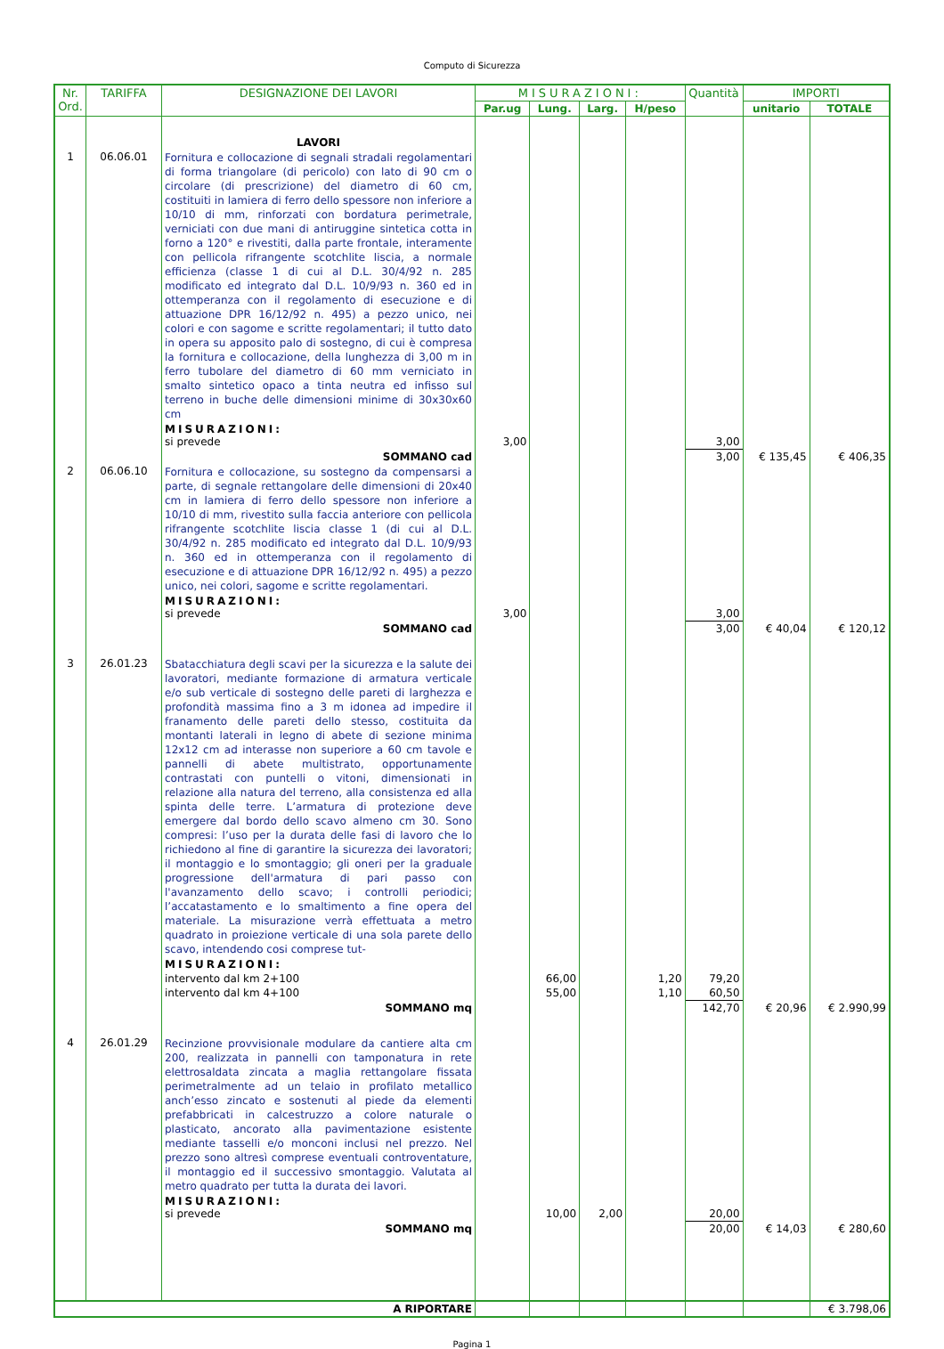Computo di Sicurezza
| Nr. Ord. | TARIFFA | DESIGNAZIONE DEI LAVORI | MISURAZIONI: | | | | Quantità | IMPORTI | |
| --- | --- | --- | --- | --- | --- | --- | --- | --- | --- |
| | | | Par.ug | Lung. | Larg. | H/peso | | unitario | TOTALE |
| | | LAVORI | | | | | | | |
| 1 | 06.06.01 | Fornitura e collocazione di segnali stradali regolamentari di forma triangolare (di pericolo) con lato di 90 cm o circolare (di prescrizione) del diametro di 60 cm, costituiti in lamiera di ferro dello spessore non inferiore a 10/10 di mm, rinforzati con bordatura perimetrale, verniciati con due mani di antiruggine sintetica cotta in forno a 120° e rivestiti, dalla parte frontale, interamente con pellicola rifrangente scotchlite liscia, a normale efficienza (classe 1 di cui al D.L. 30/4/92 n. 285 modificato ed integrato dal D.L. 10/9/93 n. 360 ed in ottemperanza con il regolamento di esecuzione e di attuazione DPR 16/12/92 n. 495) a pezzo unico, nei colori e con sagome e scritte regolamentari; il tutto dato in opera su apposito palo di sostegno, di cui è compresa la fornitura e collocazione, della lunghezza di 3,00 m in ferro tubolare del diametro di 60 mm verniciato in smalto sintetico opaco a tinta neutra ed infisso sul terreno in buche delle dimensioni minime di 30x30x60 cm | | | | | | | |
| | | MISURAZIONI: si prevede | 3,00 | | | | 3,00 | | |
| | | SOMMANO cad | | | | | 3,00 | € 135,45 | € 406,35 |
| 2 | 06.06.10 | Fornitura e collocazione, su sostegno da compensarsi a parte, di segnale rettangolare delle dimensioni di 20x40 cm in lamiera di ferro dello spessore non inferiore a 10/10 di mm, rivestito sulla faccia anteriore con pellicola rifrangente scotchlite liscia classe 1 (di cui al D.L. 30/4/92 n. 285 modificato ed integrato dal D.L. 10/9/93 n. 360 ed in ottemperanza con il regolamento di esecuzione e di attuazione DPR 16/12/92 n. 495) a pezzo unico, nei colori, sagome e scritte regolamentari. | | | | | | | |
| | | MISURAZIONI: si prevede | 3,00 | | | | 3,00 | | |
| | | SOMMANO cad | | | | | 3,00 | € 40,04 | € 120,12 |
| 3 | 26.01.23 | Sbatacchiatura degli scavi per la sicurezza e la salute dei lavoratori, mediante formazione di armatura verticale e/o sub verticale di sostegno delle pareti di larghezza e profondità massima fino a 3 m idonea ad impedire il franamento delle pareti dello stesso, costituita da montanti laterali in legno di abete di sezione minima 12x12 cm ad interasse non superiore a 60 cm tavole e pannelli di abete multistrato, opportunamente contrastati con puntelli o vitoni, dimensionati in relazione alla natura del terreno, alla consistenza ed alla spinta delle terre. L’armatura di protezione deve emergere dal bordo dello scavo almeno cm 30. Sono compresi: l’uso per la durata delle fasi di lavoro che lo richiedono al fine di garantire la sicurezza dei lavoratori; il montaggio e lo smontaggio; gli oneri per la graduale progressione dell'armatura di pari passo con l'avanzamento dello scavo; i controlli periodici; l’accatastamento e lo smaltimento a fine opera del materiale. La misurazione verrà effettuata a metro quadrato in proiezione verticale di una sola parete dello scavo, intendendo cosi comprese tut- | | | | | | | |
| | | MISURAZIONI: | | | | | | | |
| | | intervento dal km 2+100 | | 66,00 | | 1,20 | 79,20 | | |
| | | intervento dal km 4+100 | | 55,00 | | 1,10 | 60,50 | | |
| | | SOMMANO mq | | | | | 142,70 | € 20,96 | € 2.990,99 |
| 4 | 26.01.29 | Recinzione provvisionale modulare da cantiere alta cm 200, realizzata in pannelli con tamponatura in rete elettrosaldata zincata a maglia rettangolare fissata perimetralmente ad un telaio in profilato metallico anch’esso zincato e sostenuti al piede da elementi prefabbricati in calcestruzzo a colore naturale o plasticato, ancorato alla pavimentazione esistente mediante tasselli e/o monconi inclusi nel prezzo. Nel prezzo sono altresì comprese eventuali controventature, il montaggio ed il successivo smontaggio. Valutata al metro quadrato per tutta la durata dei lavori. | | | | | | | |
| | | MISURAZIONI: si prevede | | 10,00 | 2,00 | | 20,00 | | |
| | | SOMMANO mq | | | | | 20,00 | € 14,03 | € 280,60 |
| A RIPORTARE | | | | | | | | | € 3.798,06 |
Pagina 1